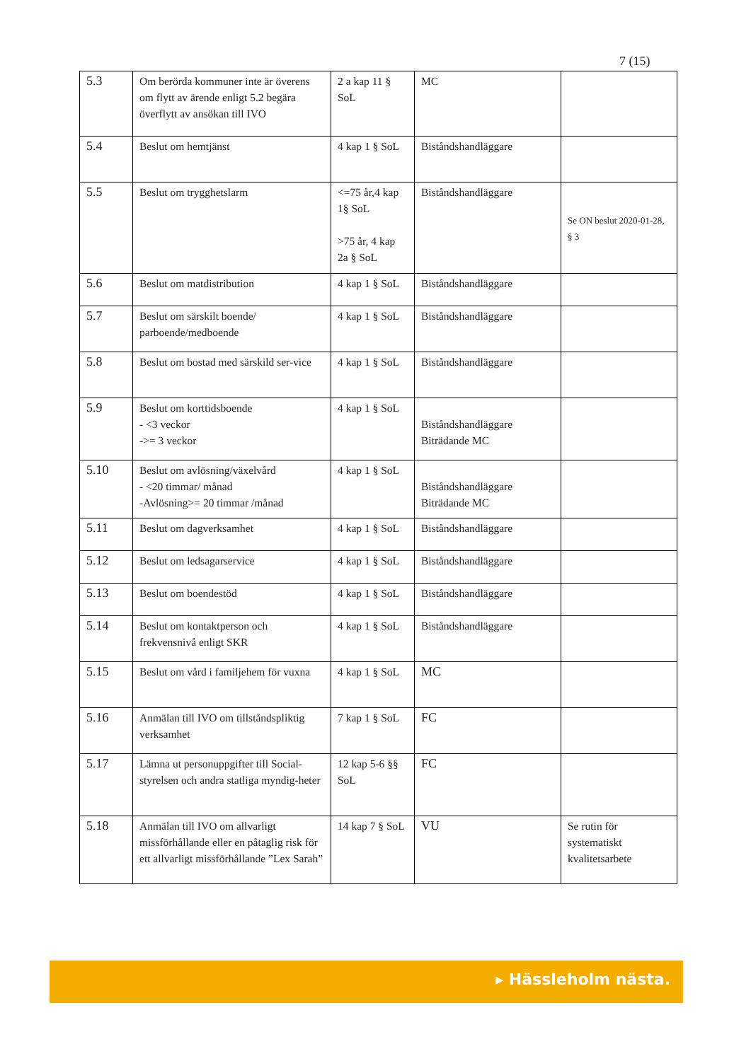7 (15)
| 5.3 | Om berörda kommuner inte är överens om flytt av ärende enligt 5.2 begära överflytt av ansökan till IVO | 2 a kap 11 § SoL | MC | |
| 5.4 | Beslut om hemtjänst | 4 kap 1 § SoL | Biståndshandläggare | |
| 5.5 | Beslut om trygghetslarm | <=75 år,4 kap 1§ SoL >75 år, 4 kap 2a § SoL | Biståndshandläggare | Se ON beslut 2020-01-28, § 3 |
| 5.6 | Beslut om matdistribution | 4 kap 1 § SoL | Biståndshandläggare | |
| 5.7 | Beslut om särskilt boende/ parboende/medboende | 4 kap 1 § SoL | Biståndshandläggare | |
| 5.8 | Beslut om bostad med särskild ser-vice | 4 kap 1 § SoL | Biståndshandläggare | |
| 5.9 | Beslut om korttidsboende - <3 veckor ->= 3 veckor | 4 kap 1 § SoL | Biståndshandläggare Biträdande MC | |
| 5.10 | Beslut om avlösning/växelvård - <20 timmar/ månad -Avlösning>= 20 timmar /månad | 4 kap 1 § SoL | Biståndshandläggare Biträdande MC | |
| 5.11 | Beslut om dagverksamhet | 4 kap 1 § SoL | Biståndshandläggare | |
| 5.12 | Beslut om ledsagarservice | 4 kap 1 § SoL | Biståndshandläggare | |
| 5.13 | Beslut om boendestöd | 4 kap 1 § SoL | Biståndshandläggare | |
| 5.14 | Beslut om kontaktperson och frekvensnivå enligt SKR | 4 kap 1 § SoL | Biståndshandläggare | |
| 5.15 | Beslut om vård i familjehem för vuxna | 4 kap 1 § SoL | MC | |
| 5.16 | Anmälan till IVO om tillståndspliktig verksamhet | 7 kap 1 § SoL | FC | |
| 5.17 | Lämna ut personuppgifter till Social-styrelsen och andra statliga myndig-heter | 12 kap 5-6 §§ SoL | FC | |
| 5.18 | Anmälan till IVO om allvarligt missförhållande eller en påtaglig risk för ett allvarligt missförhållande ”Lex Sarah” | 14 kap 7 § SoL | VU | Se rutin för systematiskt kvalitetsarbete |
▸ Hässleholm nästa.